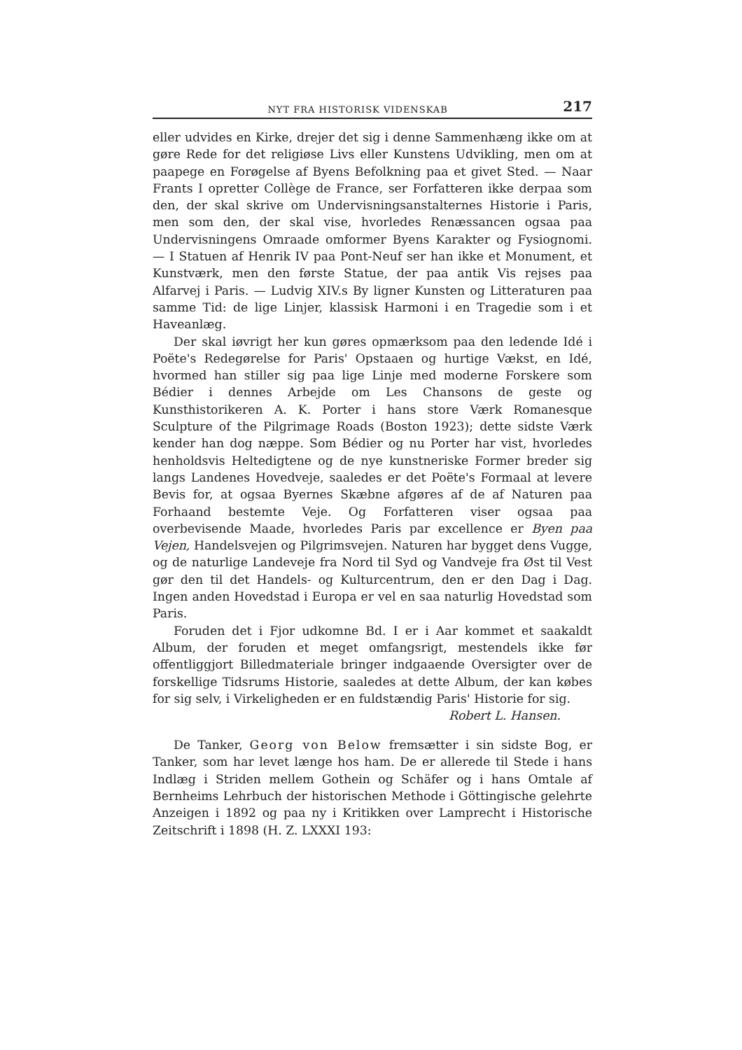NYT FRA HISTORISK VIDENSKAB 217
eller udvides en Kirke, drejer det sig i denne Sammenhæng ikke om at gøre Rede for det religiøse Livs eller Kunstens Udvikling, men om at paapege en Forøgelse af Byens Befolkning paa et givet Sted. — Naar Frants I opretter Collège de France, ser Forfatteren ikke derpaa som den, der skal skrive om Undervisningsanstalternes Historie i Paris, men som den, der skal vise, hvorledes Renæssancen ogsaa paa Undervisningens Omraade omformer Byens Karakter og Fysiognomi. — I Statuen af Henrik IV paa Pont-Neuf ser han ikke et Monument, et Kunstværk, men den første Statue, der paa antik Vis rejses paa Alfarvej i Paris. — Ludvig XIV.s By ligner Kunsten og Litteraturen paa samme Tid: de lige Linjer, klassisk Harmoni i en Tragedie som i et Haveanlæg.
Der skal iøvrigt her kun gøres opmærksom paa den ledende Idé i Poëte's Redegørelse for Paris' Opstaaen og hurtige Vækst, en Idé, hvormed han stiller sig paa lige Linje med moderne Forskere som Bédier i dennes Arbejde om Les Chansons de geste og Kunsthistorikeren A. K. Porter i hans store Værk Romanesque Sculpture of the Pilgrimage Roads (Boston 1923); dette sidste Værk kender han dog næppe. Som Bédier og nu Porter har vist, hvorledes henholdsvis Heltedigtene og de nye kunstneriske Former breder sig langs Landenes Hovedveje, saaledes er det Poëte's Formaal at levere Bevis for, at ogsaa Byernes Skæbne afgøres af de af Naturen paa Forhaand bestemte Veje. Og Forfatteren viser ogsaa paa overbevisende Maade, hvorledes Paris par excellence er Byen paa Vejen, Handelsvejen og Pilgrimsvejen. Naturen har bygget dens Vugge, og de naturlige Landeveje fra Nord til Syd og Vandveje fra Øst til Vest gør den til det Handels- og Kulturcentrum, den er den Dag i Dag. Ingen anden Hovedstad i Europa er vel en saa naturlig Hovedstad som Paris.
Foruden det i Fjor udkomne Bd. I er i Aar kommet et saakaldt Album, der foruden et meget omfangsrigt, mestendels ikke før offentliggjort Billedmateriale bringer indgaaende Oversigter over de forskellige Tidsrums Historie, saaledes at dette Album, der kan købes for sig selv, i Virkeligheden er en fuldstændig Paris' Historie for sig. Robert L. Hansen.
De Tanker, Georg von Below fremsætter i sin sidste Bog, er Tanker, som har levet længe hos ham. De er allerede til Stede i hans Indlæg i Striden mellem Gothein og Schäfer og i hans Omtale af Bernheims Lehrbuch der historischen Methode i Göttingische gelehrte Anzeigen i 1892 og paa ny i Kritikken over Lamprecht i Historische Zeitschrift i 1898 (H. Z. LXXXI 193: